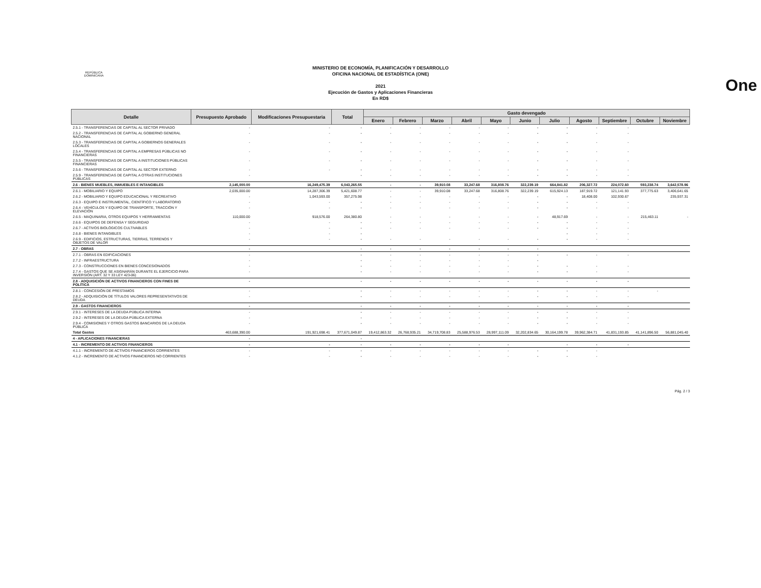REPÚBLICA DOMINICANA
MINISTERIO DE ECONOMÍA, PLANIFICACIÓN Y DESARROLLO
OFICINA NACIONAL DE ESTADÍSTICA (ONE)
2021
Ejecución de Gastos y Aplicaciones Financieras
En RD$
One
| Detalle | Presupuesto Aprobado | Modificaciones Presupuestaria | Total | Gasto devengado | | | | | | | | | | |
| --- | --- | --- | --- | --- | --- | --- | --- | --- | --- | --- | --- | --- | --- | --- |
| | | | | Enero | Febrero | Marzo | Abril | Mayo | Junio | Julio | Agosto | Septiembre | Octubre | Noviembre |
| 2.5.1 - TRANSFERENCIAS DE CAPITAL AL SECTOR PRIVADO | - | - | - | - | - | - | - | - | - | - | - | - | | |
| 2.5.2 - TRANSFERENCIAS DE CAPITAL AL GOBIERNO GENERAL NACIONAL | - | - | - | - | - | - | - | - | - | - | - | - | | |
| 2.5.3 - TRANSFERENCIAS DE CAPITAL A GOBIERNOS GENERALES LOCALES | - | - | - | - | - | - | - | - | - | - | - | - | | |
| 2.5.4 - TRANSFERENCIAS DE CAPITAL A EMPRESAS PÚBLICAS NO FINANCIERAS | - | - | - | - | - | - | - | - | - | - | - | - | | |
| 2.5.5 - TRANSFERENCIAS DE CAPITAL A INSTITUCIONES PÚBLICAS FINANCIERAS | - | - | - | - | - | - | - | - | - | - | - | - | | |
| 2.5.6 - TRANSFERENCIAS DE CAPITAL AL SECTOR EXTERNO | - | - | - | - | - | - | - | - | - | - | - | - | | |
| 2.5.9 - TRANSFERENCIAS DE CAPITAL A OTRAS INSTITUCIONES PÚBLICAS | - | | - | - | - | - | - | - | - | - | - | - | | |
| 2.6 - BIENES MUEBLES, INMUEBLES E INTANGIBLES | 2,145,000.00 | 16,249,475.39 | 6,043,265.55 | - | - | 39,910.08 | 33,247.68 | 316,808.76 | 322,239.19 | 664,841.82 | 206,327.72 | 224,072.60 | 593,238.74 | 3,642,578.96 |
| 2.6.1 - MOBILIARIO Y EQUIPO | 2,035,000.00 | 14,287,306.39 | 5,421,608.77 | - | - | 39,910.08 | 33,247.68 | 316,808.76 | 322,239.19 | 615,924.13 | 187,919.72 | 121,141.93 | 377,775.63 | 3,406,641.65 |
| 2.6.2 - MOBILIARIO Y EQUIPO EDUCACIONAL Y RECREATIVO | - | 1,043,593.00 | 357,275.98 | - | - | - | - | - | - | - | 18,408.00 | 102,930.67 | | 235,937.31 |
| 2.6.3 - EQUIPO E INSTRUMENTAL, CIENTÍFICO Y LABORATORIO | - | - | - | - | - | - | - | - | - | - | - | - | | |
| 2.6.4 - VEHÍCULOS Y EQUIPO DE TRANSPORTE, TRACCIÓN Y ELEVACIÓN | - | - | - | - | - | - | - | - | - | - | - | - | | |
| 2.6.5 - MAQUINARIA, OTROS EQUIPOS Y HERRAMIENTAS | 110,000.00 | 918,576.00 | 264,380.80 | - | - | - | - | - | - | 48,917.69 | - | - | 215,463.11 | - |
| 2.6.6 - EQUIPOS DE DEFENSA Y SEGURIDAD | - | - | - | - | - | - | - | - | - | - | - | - | | |
| 2.6.7 - ACTIVOS BIOLÓGICOS CULTIVABLES | - | - | - | - | - | - | - | - | - | - | - | - | | |
| 2.6.8 - BIENES INTANGIBLES | - | - | - | | | | | | | - | - | - | | |
| 2.6.9 - EDIFICIOS, ESTRUCTURAS, TIERRAS, TERRENOS Y OBJETOS DE VALOR | - | - | - | - | - | - | - | - | - | - | - | - | | |
| 2.7 - OBRAS | - | | - | - | - | - | - | - | - | | | | | |
| 2.7.1 - OBRAS EN EDIFICACIONES | - | | - | - | - | - | - | - | - | - | - | - | | |
| 2.7.2 - INFRAESTRUCTURA | - | | - | - | - | - | - | - | - | | | | | |
| 2.7.3 - CONSTRUCCIONES EN BIENES CONCESIONADOS | - | | - | - | - | - | - | - | - | - | - | - | | |
| 2.7.4 - GASTOS QUE SE ASIGNARÁN DURANTE EL EJERCICIO PARA INVERSIÓN (ART. 32 Y 33 LEY 423-06) | - | | - | - | - | - | - | - | - | - | - | - | | |
| 2.8 - ADQUISICIÓN DE ACTIVOS FINANCIEROS CON FINES DE POLÍTICA | - | | - | - | - | - | - | - | - | - | - | - | | |
| 2.8.1 - CONCESIÓN DE PRESTAMOS | - | | - | - | - | - | - | - | - | - | - | - | - | |
| 2.8.2 - ADQUISICIÓN DE TÍTULOS VALORES REPRESENTATIVOS DE DEUDA | - | | - | - | - | - | - | - | - | - | - | - | | |
| 2.9 - GASTOS FINANCIEROS | - | | - | - | - | - | - | - | - | - | - | - | | |
| 2.9.1 - INTERESES DE LA DEUDA PÚBLICA INTERNA | - | | - | - | - | - | - | - | - | - | - | - | | |
| 2.9.2 - INTERESES DE LA DEUDA PÚBLICA EXTERNA | - | | - | - | - | - | - | - | - | - | - | - | | |
| 2.9.4 - COMISIONES Y OTROS GASTOS BANCARIOS DE LA DEUDA PÚBLICA | - | | - | - | - | - | - | - | - | - | - | - | | |
| Total Gastos | 463,688,390.00 | 191,921,698.41 | 377,671,049.87 | 19,412,863.32 | 26,768,935.21 | 34,719,708.83 | 25,588,976.53 | 28,997,111.09 | 32,202,834.65 | 30,164,199.78 | 39,962,384.71 | 41,831,193.85 | 41,141,896.50 | 56,881,045.40 |
| 4 - APLICACIONES FINANCIERAS | - | | - | | | | | | | | | | | |
| 4.1 - INCREMENTO DE ACTIVOS FINANCIEROS | - | - | - | - | - | - | - | - | | - | - | - | | |
| 4.1.1 - INCREMENTO DE ACTIVOS FINANCIEROS CORRIENTES | - | - | - | - | - | - | - | - | - | - | - | | | |
| 4.1.2 - INCREMENTO DE ACTIVOS FINANCIEROS NO CORRIENTES | - | - | - | - | - | - | - | - | - | - | - | | | |
Pág. 2 / 3